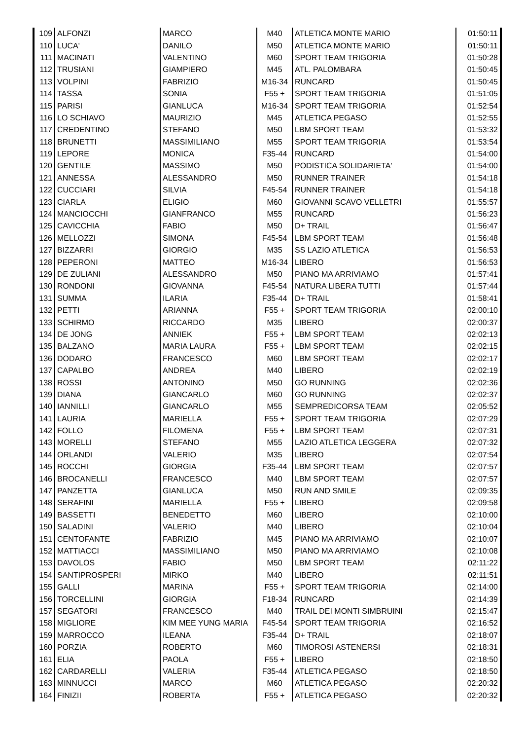| 109 | ALFONZI | MARCO | M40 | ATLETICA MONTE MARIO | 01:50:11 |
| 110 | LUCA' | DANILO | M50 | ATLETICA MONTE MARIO | 01:50:11 |
| 111 | MACINATI | VALENTINO | M60 | SPORT TEAM TRIGORIA | 01:50:28 |
| 112 | TRUSIANI | GIAMPIERO | M45 | ATL. PALOMBARA | 01:50:45 |
| 113 | VOLPINI | FABRIZIO | M16-34 | RUNCARD | 01:50:45 |
| 114 | TASSA | SONIA | F55 + | SPORT TEAM TRIGORIA | 01:51:05 |
| 115 | PARISI | GIANLUCA | M16-34 | SPORT TEAM TRIGORIA | 01:52:54 |
| 116 | LO SCHIAVO | MAURIZIO | M45 | ATLETICA PEGASO | 01:52:55 |
| 117 | CREDENTINO | STEFANO | M50 | LBM SPORT TEAM | 01:53:32 |
| 118 | BRUNETTI | MASSIMILIANO | M55 | SPORT TEAM TRIGORIA | 01:53:54 |
| 119 | LEPORE | MONICA | F35-44 | RUNCARD | 01:54:00 |
| 120 | GENTILE | MASSIMO | M50 | PODISTICA SOLIDARIETA' | 01:54:00 |
| 121 | ANNESSA | ALESSANDRO | M50 | RUNNER TRAINER | 01:54:18 |
| 122 | CUCCIARI | SILVIA | F45-54 | RUNNER TRAINER | 01:54:18 |
| 123 | CIARLA | ELIGIO | M60 | GIOVANNI SCAVO VELLETRI | 01:55:57 |
| 124 | MANCIOCCHI | GIANFRANCO | M55 | RUNCARD | 01:56:23 |
| 125 | CAVICCHIA | FABIO | M50 | D+ TRAIL | 01:56:47 |
| 126 | MELLOZZI | SIMONA | F45-54 | LBM SPORT TEAM | 01:56:48 |
| 127 | BIZZARRI | GIORGIO | M35 | SS LAZIO ATLETICA | 01:56:53 |
| 128 | PEPERONI | MATTEO | M16-34 | LIBERO | 01:56:53 |
| 129 | DE ZULIANI | ALESSANDRO | M50 | PIANO MA ARRIVIAMO | 01:57:41 |
| 130 | RONDONI | GIOVANNA | F45-54 | NATURA LIBERA TUTTI | 01:57:44 |
| 131 | SUMMA | ILARIA | F35-44 | D+ TRAIL | 01:58:41 |
| 132 | PETTI | ARIANNA | F55 + | SPORT TEAM TRIGORIA | 02:00:10 |
| 133 | SCHIRMO | RICCARDO | M35 | LIBERO | 02:00:37 |
| 134 | DE JONG | ANNIEK | F55 + | LBM SPORT TEAM | 02:02:13 |
| 135 | BALZANO | MARIA LAURA | F55 + | LBM SPORT TEAM | 02:02:15 |
| 136 | DODARO | FRANCESCO | M60 | LBM SPORT TEAM | 02:02:17 |
| 137 | CAPALBO | ANDREA | M40 | LIBERO | 02:02:19 |
| 138 | ROSSI | ANTONINO | M50 | GO RUNNING | 02:02:36 |
| 139 | DIANA | GIANCARLO | M60 | GO RUNNING | 02:02:37 |
| 140 | IANNILLI | GIANCARLO | M55 | SEMPREDICORSA TEAM | 02:05:52 |
| 141 | LAURIA | MARIELLA | F55 + | SPORT TEAM TRIGORIA | 02:07:29 |
| 142 | FOLLO | FILOMENA | F55 + | LBM SPORT TEAM | 02:07:31 |
| 143 | MORELLI | STEFANO | M55 | LAZIO ATLETICA LEGGERA | 02:07:32 |
| 144 | ORLANDI | VALERIO | M35 | LIBERO | 02:07:54 |
| 145 | ROCCHI | GIORGIA | F35-44 | LBM SPORT TEAM | 02:07:57 |
| 146 | BROCANELLI | FRANCESCO | M40 | LBM SPORT TEAM | 02:07:57 |
| 147 | PANZETTA | GIANLUCA | M50 | RUN AND SMILE | 02:09:35 |
| 148 | SERAFINI | MARIELLA | F55 + | LIBERO | 02:09:58 |
| 149 | BASSETTI | BENEDETTO | M60 | LIBERO | 02:10:00 |
| 150 | SALADINI | VALERIO | M40 | LIBERO | 02:10:04 |
| 151 | CENTOFANTE | FABRIZIO | M45 | PIANO MA ARRIVIAMO | 02:10:07 |
| 152 | MATTIACCI | MASSIMILIANO | M50 | PIANO MA ARRIVIAMO | 02:10:08 |
| 153 | DAVOLOS | FABIO | M50 | LBM SPORT TEAM | 02:11:22 |
| 154 | SANTIPROSPERI | MIRKO | M40 | LIBERO | 02:11:51 |
| 155 | GALLI | MARINA | F55 + | SPORT TEAM TRIGORIA | 02:14:00 |
| 156 | TORCELLINI | GIORGIA | F18-34 | RUNCARD | 02:14:39 |
| 157 | SEGATORI | FRANCESCO | M40 | TRAIL DEI MONTI SIMBRUINI | 02:15:47 |
| 158 | MIGLIORE | KIM MEE YUNG MARIA | F45-54 | SPORT TEAM TRIGORIA | 02:16:52 |
| 159 | MARROCCO | ILEANA | F35-44 | D+ TRAIL | 02:18:07 |
| 160 | PORZIA | ROBERTO | M60 | TIMOROSI ASTENERSI | 02:18:31 |
| 161 | ELIA | PAOLA | F55 + | LIBERO | 02:18:50 |
| 162 | CARDARELLI | VALERIA | F35-44 | ATLETICA PEGASO | 02:18:50 |
| 163 | MINNUCCI | MARCO | M60 | ATLETICA PEGASO | 02:20:32 |
| 164 | FINIZII | ROBERTA | F55 + | ATLETICA PEGASO | 02:20:32 |